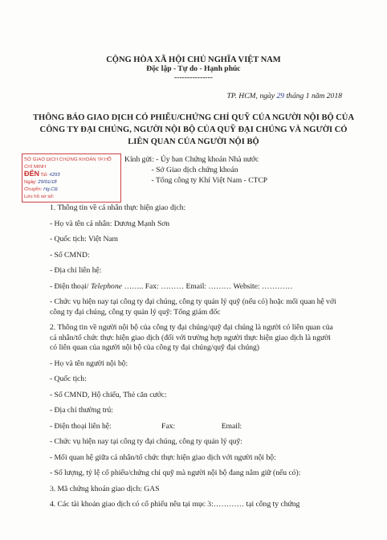CỘNG HÒA XÃ HỘI CHỦ NGHĨA VIỆT NAM
Độc lập - Tự do - Hạnh phúc
---------------
TP. HCM, ngày 29 tháng 1 năm 2018
THÔNG BÁO GIAO DỊCH CÓ PHIẾU/CHỨNG CHỈ QUỸ CỦA NGƯỜI NỘI BỘ CỦA CÔNG TY ĐẠI CHÚNG, NGƯỜI NỘI BỘ CỦA QUỸ ĐẠI CHÚNG VÀ NGƯỜI CÓ LIÊN QUAN CỦA NGƯỜI NỘI BỘ
SỞ GIAO DỊCH CHỨNG KHOÁN TP.HỒ CHÍ MINH
ĐẾN Số: 4293
Ngày: 29/01/18
Chuyển: Hg.CB
Lưu hồ sơ số:
Kính gửi: - Ủy ban Chứng khoán Nhà nước
- Sở Giao dịch chứng khoán
- Tổng công ty Khí Việt Nam - CTCP
1. Thông tin về cá nhân thực hiện giao dịch:
- Họ và tên cá nhân: Dương Mạnh Sơn
- Quốc tịch: Việt Nam
- Số CMND:
- Địa chỉ liên hệ:
- Điện thoại/ Telephone …….. Fax: ……… Email: ……… Website: …………
- Chức vụ hiện nay tại công ty đại chúng, công ty quản lý quỹ (nếu có) hoặc mối quan hệ với công ty đại chúng, công ty quản lý quỹ: Tổng giám đốc
2. Thông tin về người nội bộ của công ty đại chúng/quỹ đại chúng là người có liên quan của cá nhân/tổ chức thực hiện giao dịch (đối với trường hợp người thực hiện giao dịch là người có liên quan của người nội bộ của công ty đại chúng/quỹ đại chúng)
- Họ và tên người nội bộ:
- Quốc tịch:
- Số CMND, Hộ chiếu, Thẻ căn cước:
- Địa chỉ thường trú:
- Điện thoại liên hệ: Fax: Email:
- Chức vụ hiện nay tại công ty đại chúng, công ty quản lý quỹ:
- Mối quan hệ giữa cá nhân/tổ chức thực hiện giao dịch với người nội bộ:
- Số lượng, tỷ lệ cổ phiếu/chứng chỉ quỹ mà người nội bộ đang nắm giữ (nếu có):
3. Mã chứng khoán giao dịch: GAS
4. Các tài khoản giao dịch có cổ phiếu nêu tại mục 3:………… tại công ty chứng